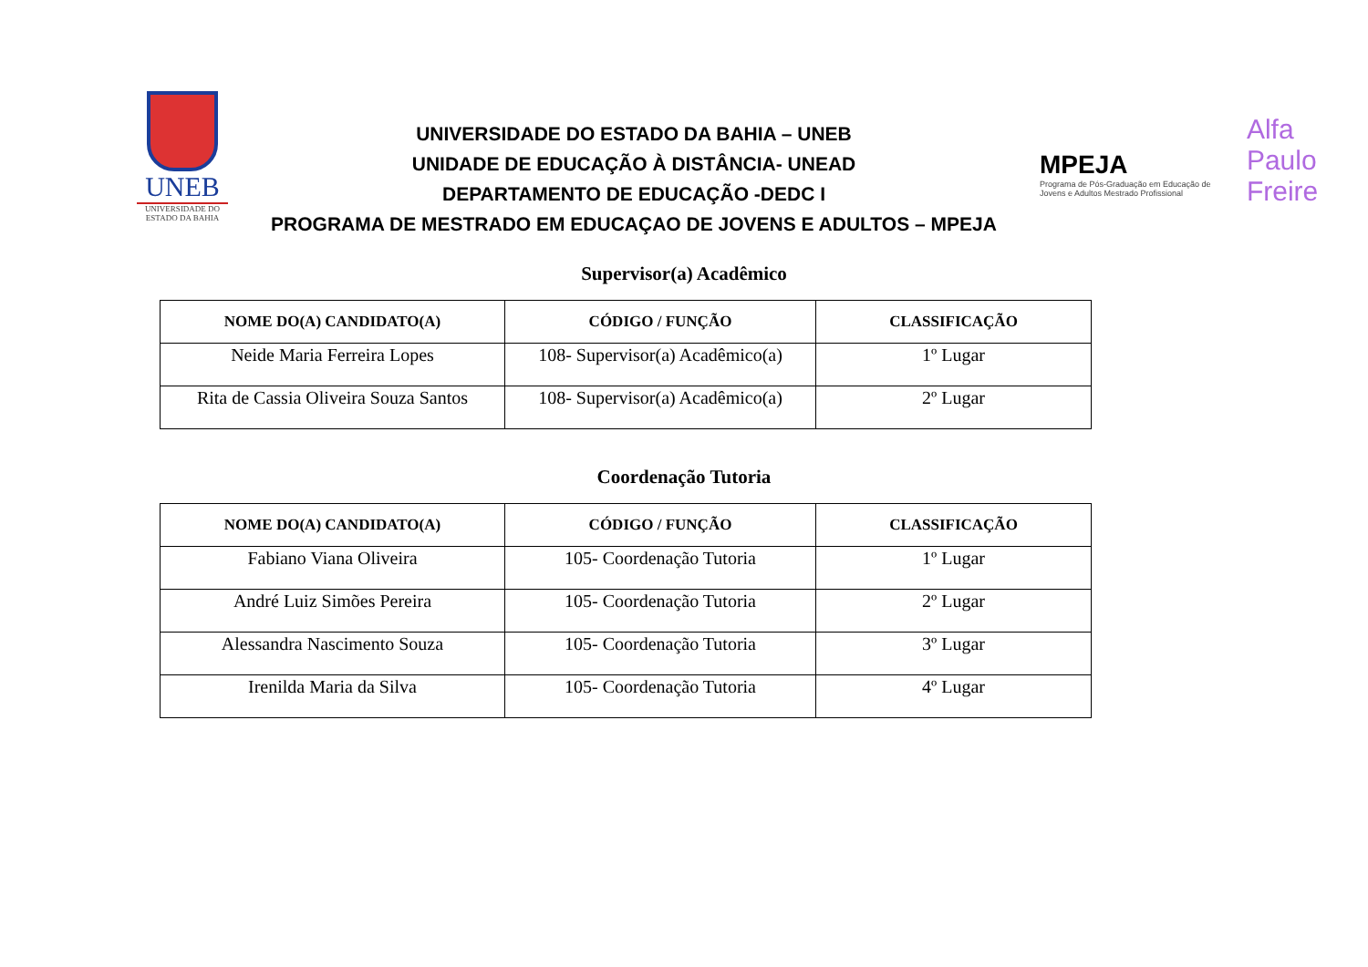UNEB
UNIVERSIDADE DO ESTADO DA BAHIA
UNIVERSIDADE DO ESTADO DA BAHIA – UNEB
UNIDADE DE EDUCAÇÃO À DISTÂNCIA- UNEAD
DEPARTAMENTO DE EDUCAÇÃO -DEDC I
PROGRAMA DE MESTRADO EM EDUCAÇAO DE JOVENS E ADULTOS – MPEJA
MPEJA
Programa de Pós-Graduação em Educação de Jovens e Adultos Mestrado Profissional
Alfa Paulo Freire
Supervisor(a) Acadêmico
| NOME DO(A) CANDIDATO(A) | CÓDIGO / FUNÇÃO | CLASSIFICAÇÃO |
| --- | --- | --- |
| Neide Maria Ferreira Lopes | 108- Supervisor(a) Acadêmico(a) | 1º Lugar |
| Rita de Cassia Oliveira Souza Santos | 108- Supervisor(a) Acadêmico(a) | 2º Lugar |
Coordenação Tutoria
| NOME DO(A) CANDIDATO(A) | CÓDIGO / FUNÇÃO | CLASSIFICAÇÃO |
| --- | --- | --- |
| Fabiano Viana Oliveira | 105- Coordenação Tutoria | 1º Lugar |
| André Luiz Simões Pereira | 105- Coordenação Tutoria | 2º Lugar |
| Alessandra Nascimento Souza | 105- Coordenação Tutoria | 3º Lugar |
| Irenilda Maria da Silva | 105- Coordenação Tutoria | 4º Lugar |